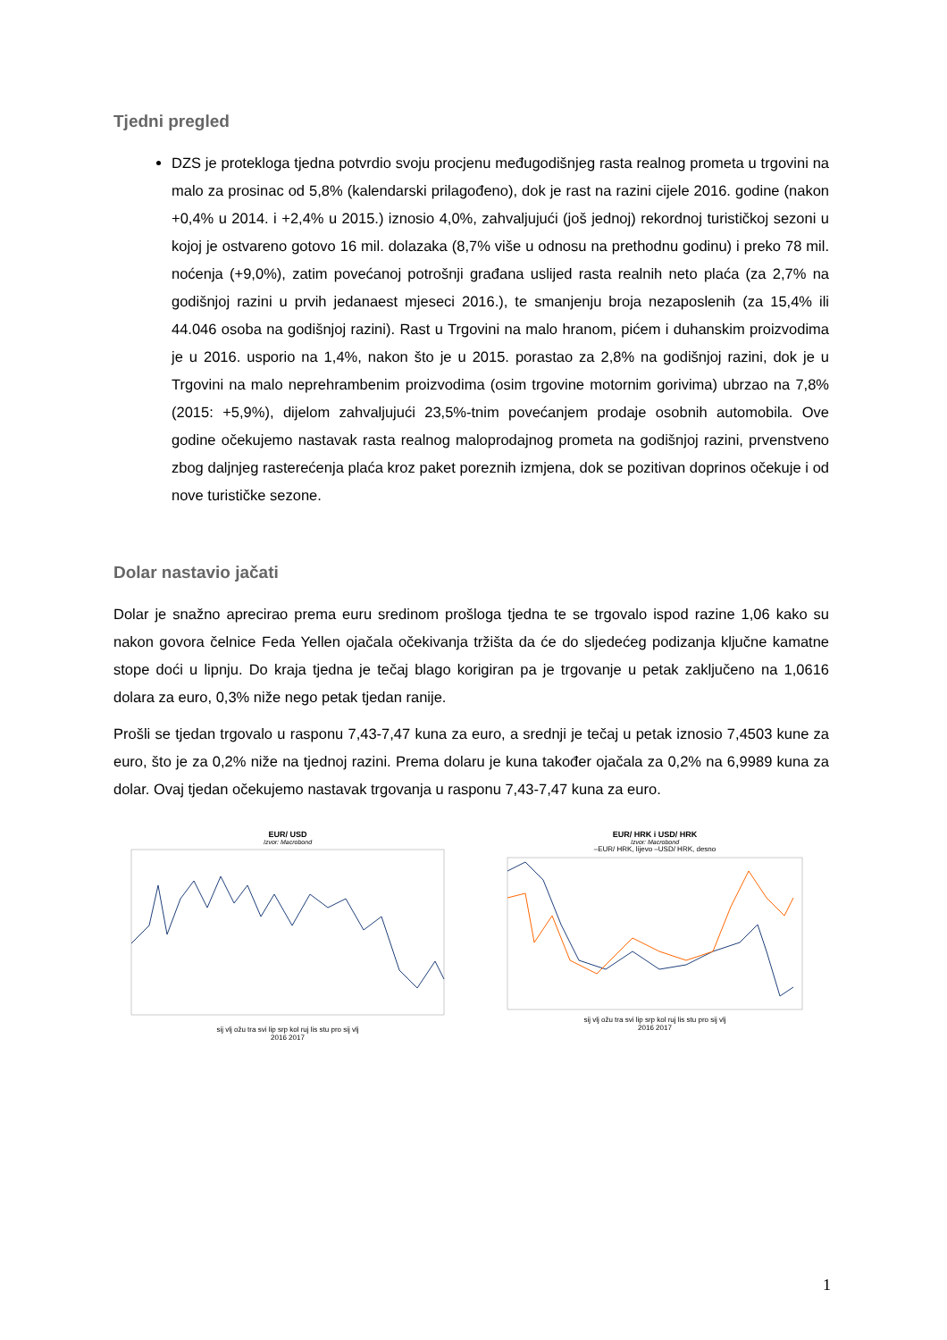Tjedni pregled
DZS je protekloga tjedna potvrdio svoju procjenu međugodišnjeg rasta realnog prometa u trgovini na malo za prosinac od 5,8% (kalendarski prilagođeno), dok je rast na razini cijele 2016. godine (nakon +0,4% u 2014. i +2,4% u 2015.) iznosio 4,0%, zahvaljujući (još jednoj) rekordnoj turističkoj sezoni u kojoj je ostvareno gotovo 16 mil. dolazaka (8,7% više u odnosu na prethodnu godinu) i preko 78 mil. noćenja (+9,0%), zatim povećanoj potrošnji građana uslijed rasta realnih neto plaća (za 2,7% na godišnjoj razini u prvih jedanaest mjeseci 2016.), te smanjenju broja nezaposlenih (za 15,4% ili 44.046 osoba na godišnjoj razini). Rast u Trgovini na malo hranom, pićem i duhanskim proizvodima je u 2016. usporio na 1,4%, nakon što je u 2015. porastao za 2,8% na godišnjoj razini, dok je u Trgovini na malo neprehrambenim proizvodima (osim trgovine motornim gorivima) ubrzao na 7,8% (2015: +5,9%), dijelom zahvaljujući 23,5%-tnim povećanjem prodaje osobnih automobila. Ove godine očekujemo nastavak rasta realnog maloprodajnog prometa na godišnjoj razini, prvenstveno zbog daljnjeg rasterećenja plaća kroz paket poreznih izmjena, dok se pozitivan doprinos očekuje i od nove turističke sezone.
Dolar nastavio jačati
Dolar je snažno aprecirao prema euru sredinom prošloga tjedna te se trgovalo ispod razine 1,06 kako su nakon govora čelnice Feda Yellen ojačala očekivanja tržišta da će do sljedećeg podizanja ključne kamatne stope doći u lipnju. Do kraja tjedna je tečaj blago korigiran pa je trgovanje u petak zaključeno na 1,0616 dolara za euro, 0,3% niže nego petak tjedan ranije.
Prošli se tjedan trgovalo u rasponu 7,43-7,47 kuna za euro, a srednji je tečaj u petak iznosio 7,4503 kune za euro, što je za 0,2% niže na tjednoj razini. Prema dolaru je kuna također ojačala za 0,2% na 6,9989 kuna za dolar. Ovaj tjedan očekujemo nastavak trgovanja u rasponu 7,43-7,47 kuna za euro.
EUR/ USD
Izvor: Macrobond
sij vlj ožu tra svi lip srp kol ruj lis stu pro sij vlj
2016 2017
EUR/ HRK i USD/ HRK
Izvor: Macrobond
–EUR/ HRK, lijevo –USD/ HRK, desno
sij vlj ožu tra svi lip srp kol ruj lis stu pro sij vlj
2016 2017
1